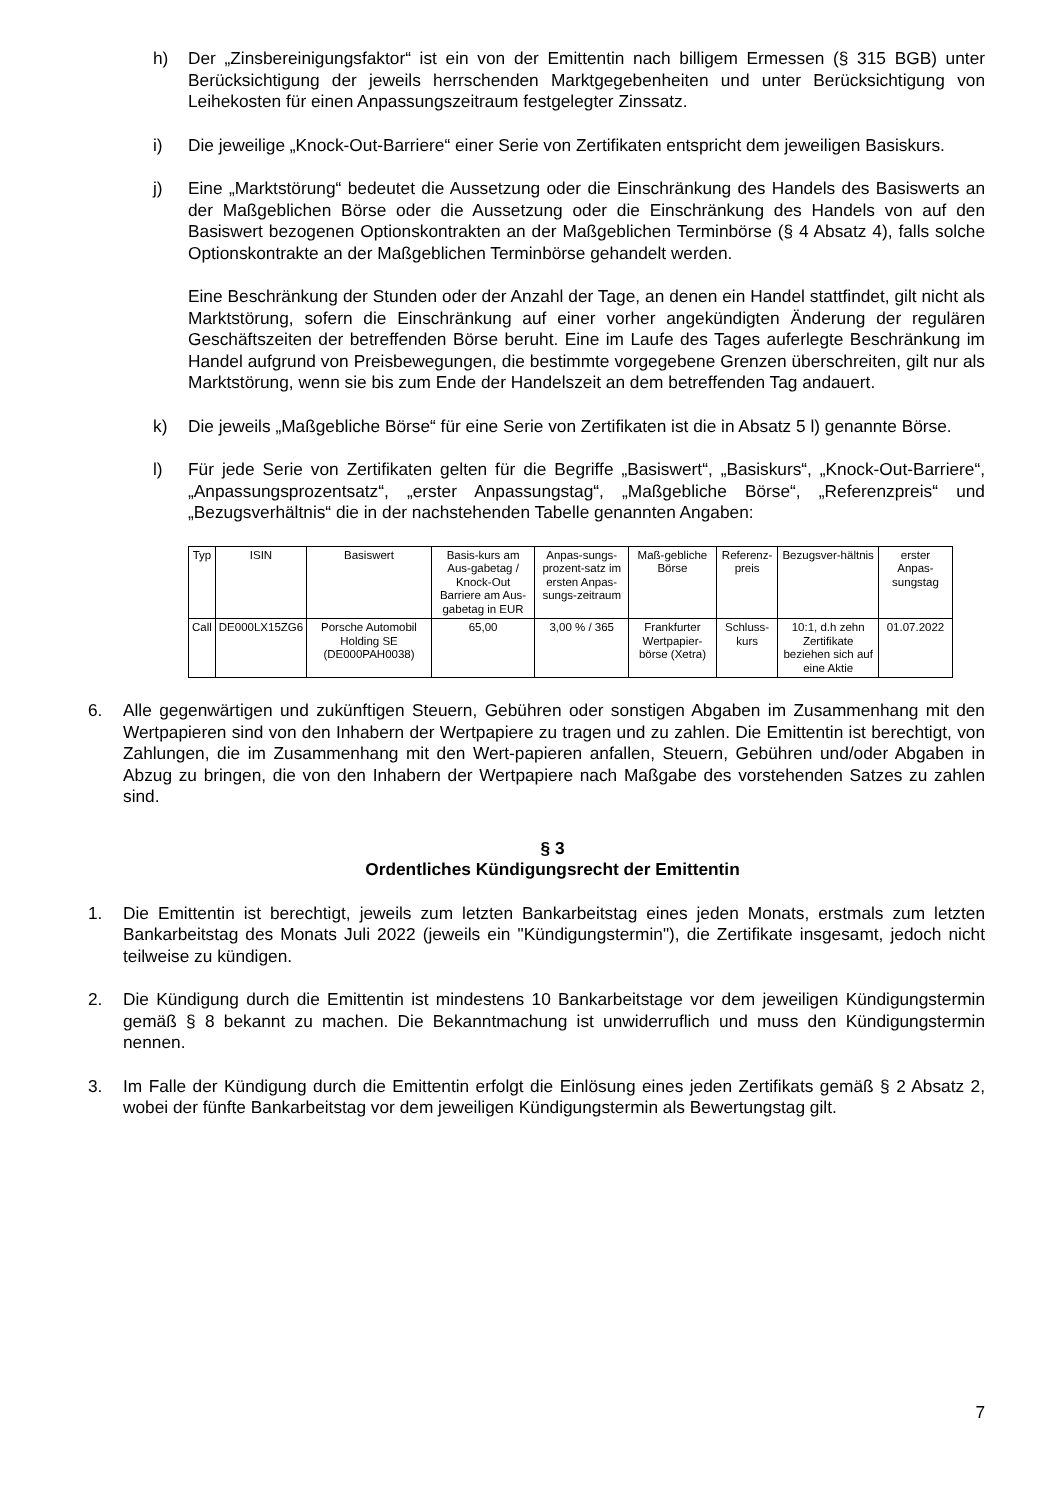h) Der „Zinsbereinigungsfaktor“ ist ein von der Emittentin nach billigem Ermessen (§ 315 BGB) unter Berücksichtigung der jeweils herrschenden Marktgegebenheiten und unter Berücksichtigung von Leihekosten für einen Anpassungszeitraum festgelegter Zinssatz.
i) Die jeweilige „Knock-Out-Barriere“ einer Serie von Zertifikaten entspricht dem jeweiligen Basiskurs.
j) Eine „Marktstörung“ bedeutet die Aussetzung oder die Einschränkung des Handels des Basiswerts an der Maßgeblichen Börse oder die Aussetzung oder die Einschränkung des Handels von auf den Basiswert bezogenen Optionskontrakten an der Maßgeblichen Terminbörse (§ 4 Absatz 4), falls solche Optionskontrakte an der Maßgeblichen Terminbörse gehandelt werden.
Eine Beschränkung der Stunden oder der Anzahl der Tage, an denen ein Handel stattfindet, gilt nicht als Marktstörung, sofern die Einschränkung auf einer vorher angekündigten Änderung der regulären Geschäftszeiten der betreffenden Börse beruht. Eine im Laufe des Tages auferlegte Beschränkung im Handel aufgrund von Preisbewegungen, die bestimmte vorgegebene Grenzen überschreiten, gilt nur als Marktstörung, wenn sie bis zum Ende der Handelszeit an dem betreffenden Tag andauert.
k) Die jeweils „Maßgebliche Börse“ für eine Serie von Zertifikaten ist die in Absatz 5 l) genannte Börse.
l) Für jede Serie von Zertifikaten gelten für die Begriffe „Basiswert“, „Basiskurs“, „Knock-Out-Barriere“, „Anpassungsprozentsatz“, „erster Anpassungstag“, „Maßgebliche Börse“, „Referenzpreis“ und „Bezugsverhältnis“ die in der nachstehenden Tabelle genannten Angaben:
| Typ | ISIN | Basiswert | Basis-kurs am Aus-gabetag / Knock-Out Barriere am Aus-gabetag in EUR | Anpas-sungs-prozent-satz im ersten Anpas-sungs-zeitraum | Maß-gebliche Börse | Referenz-preis | Bezugsver-hältnis | erster Anpas-sungstag |
| --- | --- | --- | --- | --- | --- | --- | --- | --- |
| Call | DE000LX15ZG6 | Porsche Automobil Holding SE (DE000PAH0038) | 65,00 | 3,00 % / 365 | Frankfurter Wertpapier-börse (Xetra) | Schluss-kurs | 10:1, d.h zehn Zertifikate beziehen sich auf eine Aktie | 01.07.2022 |
6. Alle gegenwärtigen und zukünftigen Steuern, Gebühren oder sonstigen Abgaben im Zusammenhang mit den Wertpapieren sind von den Inhabern der Wertpapiere zu tragen und zu zahlen. Die Emittentin ist berechtigt, von Zahlungen, die im Zusammenhang mit den Wert-papieren anfallen, Steuern, Gebühren und/oder Abgaben in Abzug zu bringen, die von den Inhabern der Wertpapiere nach Maßgabe des vorstehenden Satzes zu zahlen sind.
§ 3
Ordentliches Kündigungsrecht der Emittentin
1. Die Emittentin ist berechtigt, jeweils zum letzten Bankarbeitstag eines jeden Monats, erstmals zum letzten Bankarbeitstag des Monats Juli 2022 (jeweils ein "Kündigungstermin"), die Zertifikate insgesamt, jedoch nicht teilweise zu kündigen.
2. Die Kündigung durch die Emittentin ist mindestens 10 Bankarbeitstage vor dem jeweiligen Kündigungstermin gemäß § 8 bekannt zu machen. Die Bekanntmachung ist unwiderruflich und muss den Kündigungstermin nennen.
3. Im Falle der Kündigung durch die Emittentin erfolgt die Einlösung eines jeden Zertifikats gemäß § 2 Absatz 2, wobei der fünfte Bankarbeitstag vor dem jeweiligen Kündigungstermin als Bewertungstag gilt.
7